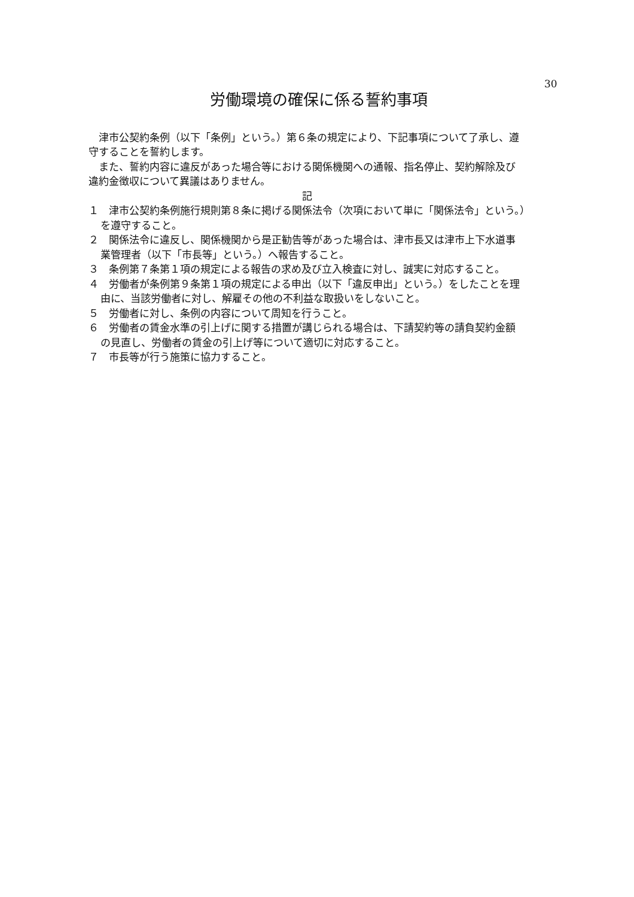30
労働環境の確保に係る誓約事項
津市公契約条例（以下「条例」という。）第６条の規定により、下記事項について了承し、遵守することを誓約します。
また、誓約内容に違反があった場合等における関係機関への通報、指名停止、契約解除及び違約金徴収について異議はありません。
記
１　津市公契約条例施行規則第８条に掲げる関係法令（次項において単に「関係法令」という。）を遵守すること。
２　関係法令に違反し、関係機関から是正勧告等があった場合は、津市長又は津市上下水道事業管理者（以下「市長等」という。）へ報告すること。
３　条例第７条第１項の規定による報告の求め及び立入検査に対し、誠実に対応すること。
４　労働者が条例第９条第１項の規定による申出（以下「違反申出」という。）をしたことを理由に、当該労働者に対し、解雇その他の不利益な取扱いをしないこと。
５　労働者に対し、条例の内容について周知を行うこと。
６　労働者の賃金水準の引上げに関する措置が講じられる場合は、下請契約等の請負契約金額の見直し、労働者の賃金の引上げ等について適切に対応すること。
７　市長等が行う施策に協力すること。